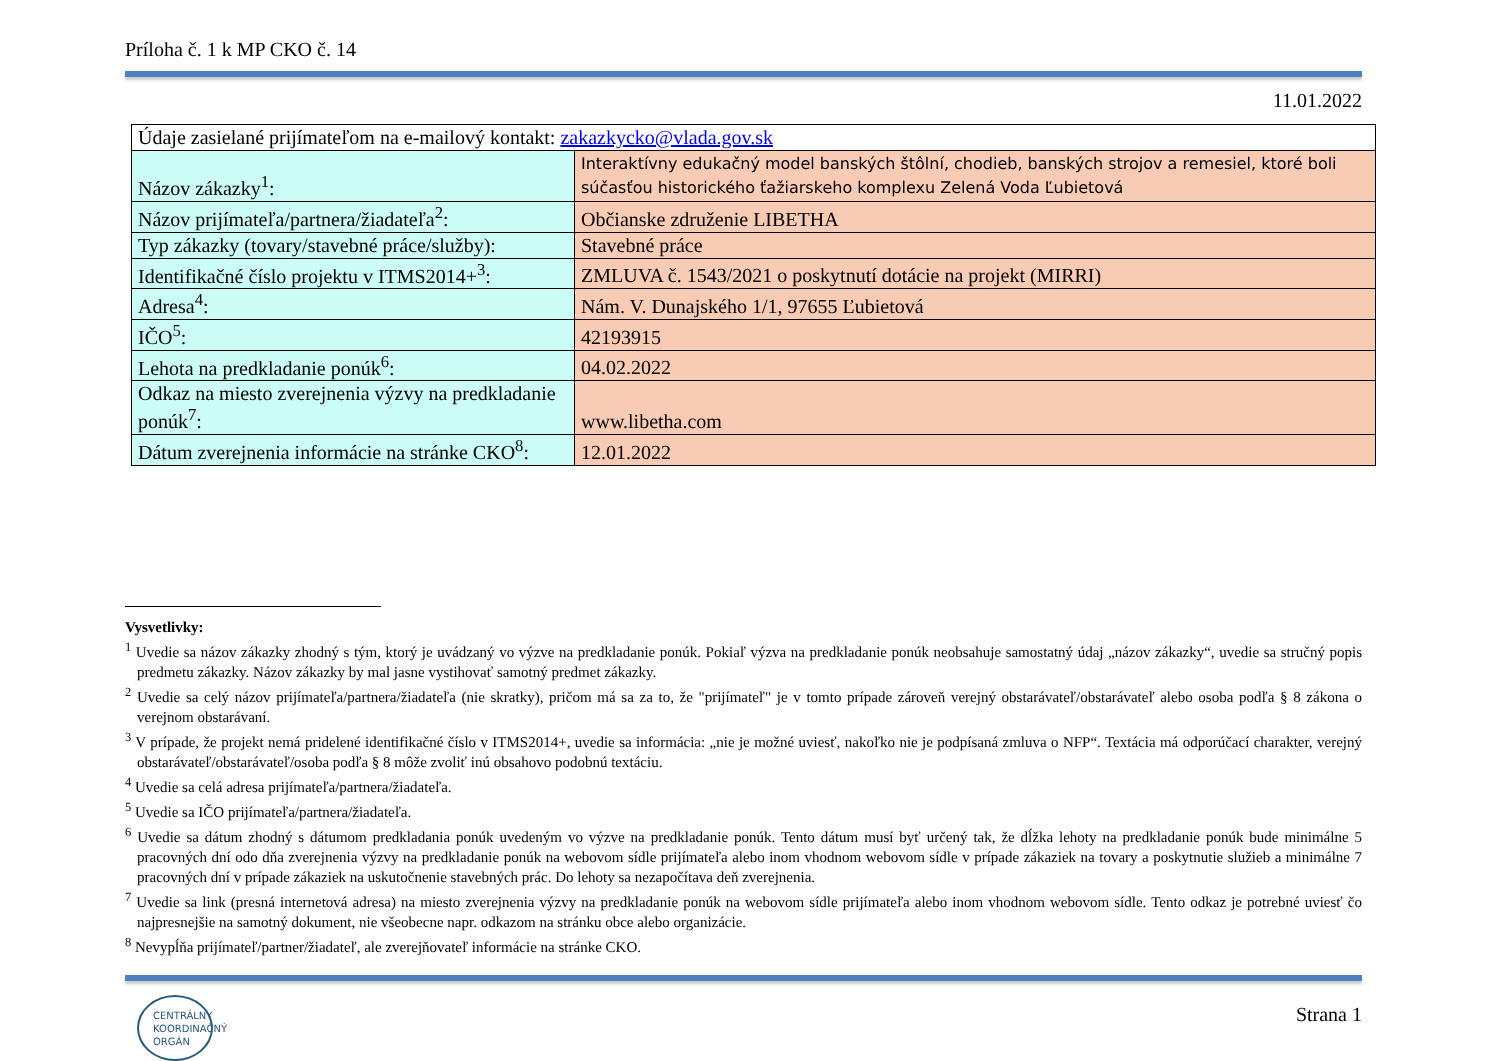Príloha č. 1 k MP CKO č. 14
11.01.2022
| Údaje zasielané prijímateľom na e-mailový kontakt: zakazkycko@vlada.gov.sk | |
| Názov zákazky<sup>1</sup>: | Interaktívny edukačný model banských štôlní, chodieb, banských strojov a remesiel, ktoré boli súčasťou historického ťažiarskeho komplexu Zelená Voda Ľubietová |
| Názov prijímateľa/partnera/žiadateľa<sup>2</sup>: | Občianske združenie LIBETHA |
| Typ zákazky (tovary/stavebné práce/služby): | Stavebné práce |
| Identifikačné číslo projektu v ITMS2014+<sup>3</sup>: | ZMLUVA č. 1543/2021 o poskytnutí dotácie na projekt (MIRRI) |
| Adresa<sup>4</sup>: | Nám. V. Dunajského 1/1, 97655 Ľubietová |
| IČO<sup>5</sup>: | 42193915 |
| Lehota na predkladanie ponúk<sup>6</sup>: | 04.02.2022 |
| Odkaz na miesto zverejnenia výzvy na predkladanie ponúk<sup>7</sup>: | www.libetha.com |
| Dátum zverejnenia informácie na stránke CKO<sup>8</sup>: | 12.01.2022 |
Vysvetlivky:
<sup>1</sup> Uvedie sa názov zákazky zhodný s tým, ktorý je uvádzaný vo výzve na predkladanie ponúk. Pokiaľ výzva na predkladanie ponúk neobsahuje samostatný údaj „názov zákazky“, uvedie sa stručný popis predmetu zákazky. Názov zákazky by mal jasne vystihovať samotný predmet zákazky.
<sup>2</sup> Uvedie sa celý názov prijímateľa/partnera/žiadateľa (nie skratky), pričom má sa za to, že "prijímateľ" je v tomto prípade zároveň verejný obstarávateľ/obstarávateľ alebo osoba podľa § 8 zákona o verejnom obstarávaní.
<sup>3</sup> V prípade, že projekt nemá pridelené identifikačné číslo v ITMS2014+, uvedie sa informácia: „nie je možné uviesť, nakoľko nie je podpísaná zmluva o NFP“. Textácia má odporúčací charakter, verejný obstarávateľ/obstarávateľ/osoba podľa § 8 môže zvoliť inú obsahovo podobnú textáciu.
<sup>4</sup> Uvedie sa celá adresa prijímateľa/partnera/žiadateľa.
<sup>5</sup> Uvedie sa IČO prijímateľa/partnera/žiadateľa.
<sup>6</sup> Uvedie sa dátum zhodný s dátumom predkladania ponúk uvedeným vo výzve na predkladanie ponúk. Tento dátum musí byť určený tak, že dĺžka lehoty na predkladanie ponúk bude minimálne 5 pracovných dní odo dňa zverejnenia výzvy na predkladanie ponúk na webovom sídle prijímateľa alebo inom vhodnom webovom sídle v prípade zákaziek na tovary a poskytnutie služieb a minimálne 7 pracovných dní v prípade zákaziek na uskutočnenie stavebných prác. Do lehoty sa nezapočítava deň zverejnenia.
<sup>7</sup> Uvedie sa link (presná internetová adresa) na miesto zverejnenia výzvy na predkladanie ponúk na webovom sídle prijímateľa alebo inom vhodnom webovom sídle. Tento odkaz je potrebné uviesť čo najpresnejšie na samotný dokument, nie všeobecne napr. odkazom na stránku obce alebo organizácie.
<sup>8</sup> Nevypĺňa prijímateľ/partner/žiadateľ, ale zverejňovateľ informácie na stránke CKO.
CENTRÁLNY
KOORDINAČNÝ
ORGÁN
Strana 1